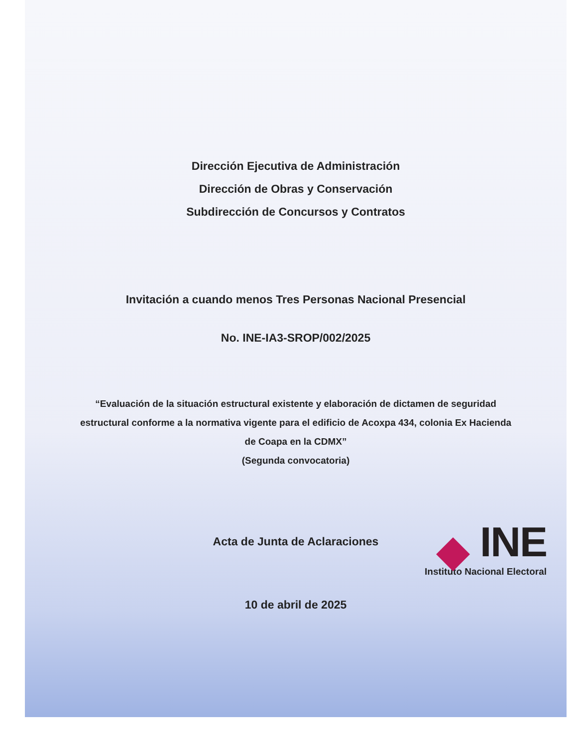Dirección Ejecutiva de Administración
Dirección de Obras y Conservación
Subdirección de Concursos y Contratos
Invitación a cuando menos Tres Personas Nacional Presencial
No. INE-IA3-SROP/002/2025
“Evaluación de la situación estructural existente y elaboración de dictamen de seguridad estructural conforme a la normativa vigente para el edificio de Acoxpa 434, colonia Ex Hacienda de Coapa en la CDMX”
(Segunda convocatoria)
Acta de Junta de Aclaraciones
10 de abril de 2025
INE
Instituto Nacional Electoral